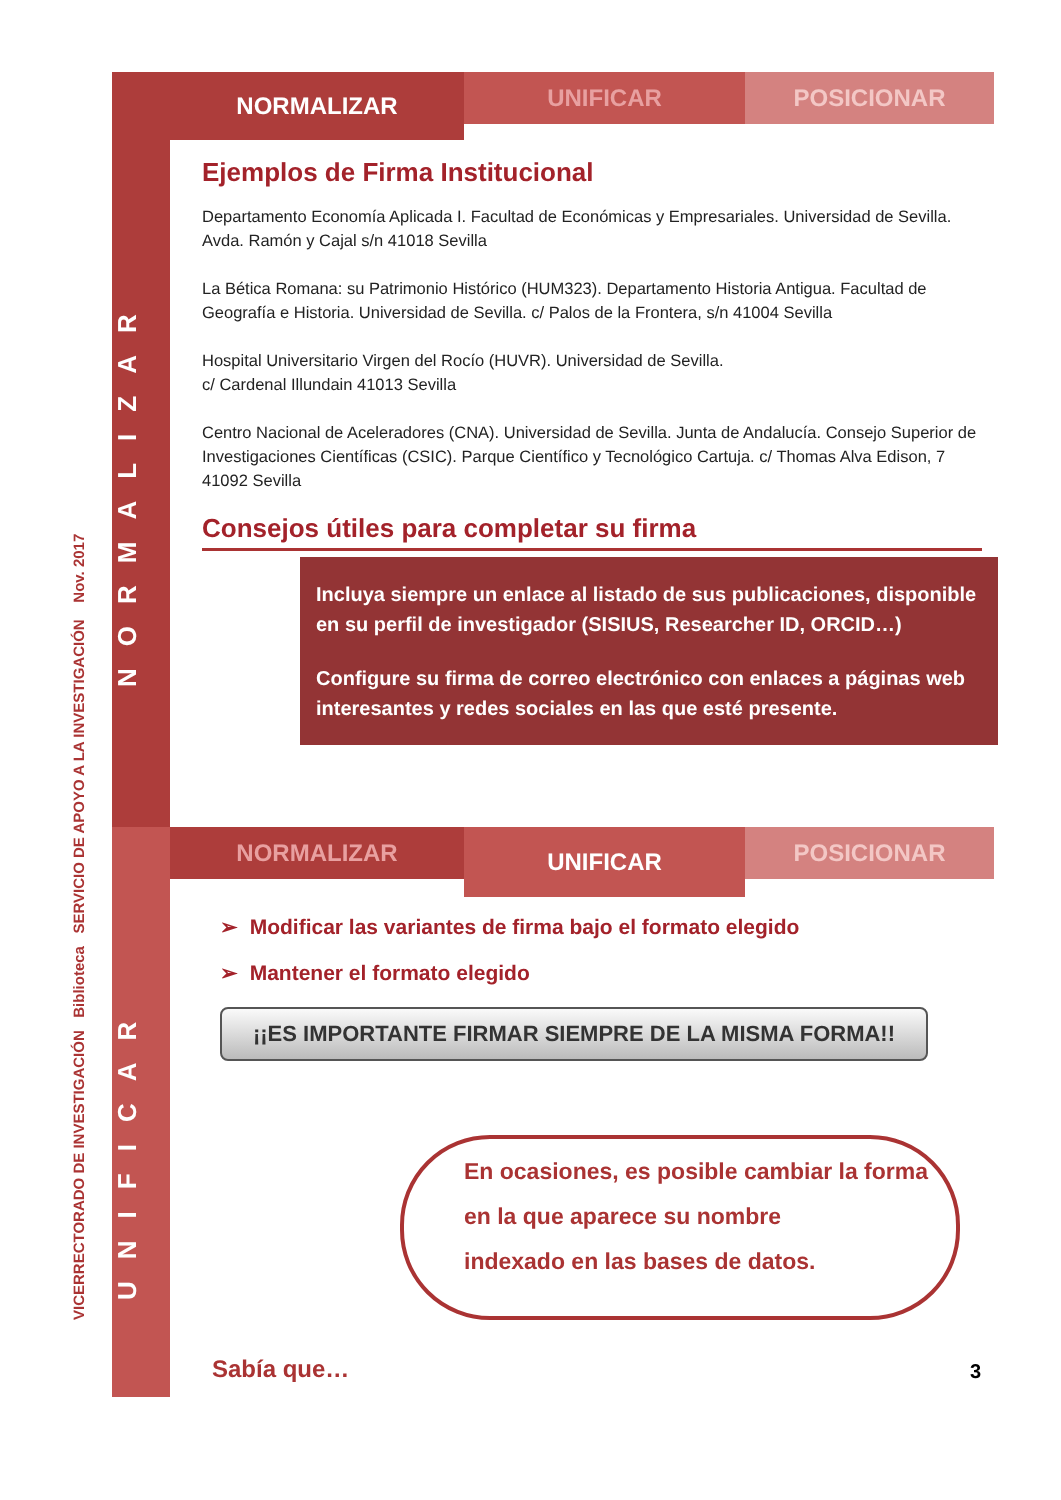VICERRECTORADO DE INVESTIGACIÓN Biblioteca SERVICIO DE APOYO A LA INVESTIGACIÓN Nov. 2017
NORMALIZAR
UNIFICAR
NORMALIZAR
UNIFICAR POSICIONAR
Ejemplos de Firma Institucional
Departamento Economía Aplicada I. Facultad de Económicas y Empresariales. Universidad de Sevilla. Avda. Ramón y Cajal s/n 41018 Sevilla
La Bética Romana: su Patrimonio Histórico (HUM323). Departamento Historia Antigua. Facultad de Geografía e Historia. Universidad de Sevilla. c/ Palos de la Frontera, s/n 41004 Sevilla
Hospital Universitario Virgen del Rocío (HUVR). Universidad de Sevilla.
c/ Cardenal Illundain 41013 Sevilla
Centro Nacional de Aceleradores (CNA). Universidad de Sevilla. Junta de Andalucía. Consejo Superior de Investigaciones Científicas (CSIC). Parque Científico y Tecnológico Cartuja. c/ Thomas Alva Edison, 7 41092 Sevilla
Consejos útiles para completar su firma
Incluya siempre un enlace al listado de sus publicaciones, disponible en su perfil de investigador (SISIUS, Researcher ID, ORCID…)
Configure su firma de correo electrónico con enlaces a páginas web interesantes y redes sociales en las que esté presente.
NORMALIZAR
UNIFICAR
POSICIONAR
➢ Modificar las variantes de firma bajo el formato elegido
➢ Mantener el formato elegido
¡¡ES IMPORTANTE FIRMAR SIEMPRE DE LA MISMA FORMA!!
En ocasiones, es posible cambiar la forma
en la que aparece su nombre
indexado en las bases de datos.
Sabía que… 3